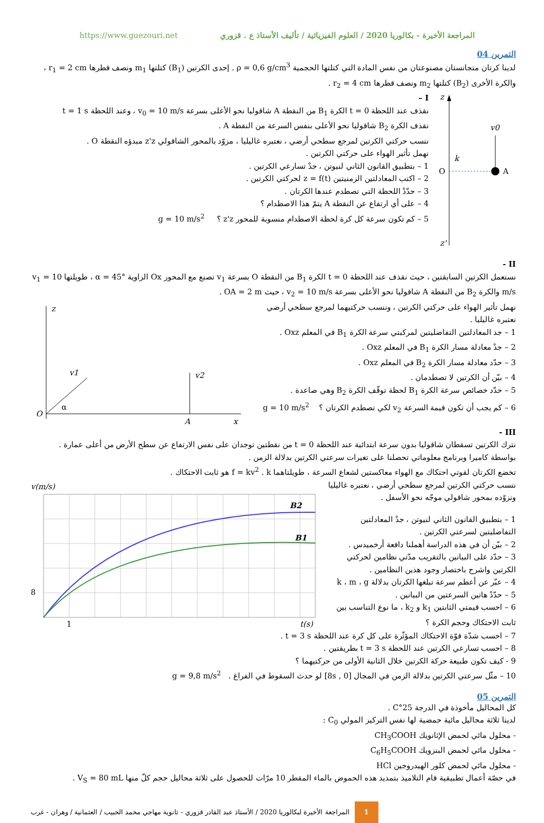https://www.guezouri.net المراجعة الأخيرة - بكالوريا 2020 / العلوم الفيزيائية / تأليف الأستاذ ع . قزوري
التمرين 04
لدينا كرتان متجانستان مصنوعتان من نفس المادة التي كتلتها الحجمية ρ = 0,6 g/cm<sup>3</sup> . إحدى الكرتين (B<sub>1</sub>) كتلتها m<sub>1</sub> ونصف قطرها r<sub>1</sub> = 2 cm ، والكرة الأخرى (B<sub>2</sub>) كتلتها m<sub>2</sub> ونصف قطرها r<sub>2</sub> = 4 cm .
I –
نقذف عند اللحظة t = 0 الكرة B<sub>1</sub> من النقطة A شاقوليا نحو الأعلى بسرعة v<sub>0</sub> = 10 m/s ، وعند اللحظة t = 1 s
نقذف الكرة B<sub>2</sub> شاقوليا نحو الأعلى بنفس السرعة من النقطة A .
ننسب حركتي الكرتين لمرجع سطحي أرضي ، نعتبره غاليليا ، مزوّد بالمحور الشاقولي z'z مبدؤه النقطة O .
نهمل تأثير الهواء على حركتي الكرتين .
1 – بتطبيق القانون الثاني لنيوتن ، جدْ تسارعي الكرتين .
2 – اكتب المعادلتين الزمنيتين z = f(t) لحركتي الكرتين .
3 – حدّدْ اللحظة التي تصطدم عندها الكرتان .
4 – على أي ارتفاع عن النقطة A يتمّ هذا الاصطدام ؟
5 – كم تكون سرعة كل كرة لحظة الاصطدام منسوبة للمحور z'z ؟ g = 10 m/s<sup>2</sup>
z
z'
O
A
v0
k
II -
نستعمل الكرتين السابقتين ، حيث نقذف عند اللحظة t = 0 الكرة B<sub>1</sub> من النقطة O بسرعة v<sub>1</sub> تصنع مع المحور Ox الزاوية α = 45° ، طويلتها v<sub>1</sub> = 10 m/s والكرة B<sub>2</sub> من النقطة A شاقوليا نحو الأعلى بسرعة v<sub>2</sub> = 10 m/s ، حيث OA = 2 m .
نهمل تأثير الهواء على حركتي الكرتين ، وننسب حركتيهما لمرجع سطحي أرضي نعتبره غاليليا .
1 – جد المعادلتين التفاضليتين لمركبتي سرعة الكرة B<sub>1</sub> في المعلم Oxz .
2 – جدْ معادلة مسار الكرة B<sub>1</sub> في المعلم Oxz .
3 – حدّد معادلة مسار الكرة B<sub>2</sub> في المعلم Oxz .
4 – بيّن أن الكرتين لا تصطدمان .
5 – حدّد خصائص سرعة الكرة B<sub>1</sub> لحظة توقّف الكرة B<sub>2</sub> وهي صاعدة .
6 – كم يجب أن تكون قيمة السرعة v<sub>2</sub> لكي تصطدم الكرتان ؟ g = 10 m/s<sup>2</sup>
z
O
x
v1
α
v2
A
III -
نترك الكرتين تسقطان شاقوليا بدون سرعة ابتدائية عند اللحظة t = 0 من نقطتين توجدان على نفس الارتفاع عن سطح الأرض من أعلى عمارة .
بواسطة كاميرا وبرنامج معلوماتي تحصلنا على تغيرات سرعتي الكرتين بدلالة الزمن .
تخضع الكرتان لقوتي احتكاك مع الهواء معاكستين لشعاع السرعة ، طويلتاهما f = kv<sup>2</sup> . k هو ثابت الاحتكاك .
ننسب حركتي الكرتين لمرجع سطحي أرضي ، نعتبره غاليليا
ونزوّده بمحور شاقولي موجّه نحو الأسفل .
1 – بتطبيق القانون الثاني لنيوتن ، جدْ المعادلتين التفاضليتين لسرعتي الكرتين .
2 – بيّن أن في هذه الدراسة أهملنا دافعة أرخميدس .
3 – حدّد على البيانين بالتقريب مدّتي نظامين لحركتي الكرتين واشرح باختصار وجود هذين النظامين .
4 – عبّر عن أعظم سرعة تبلغها الكرتان بدلالة k ، m ، g
5 – حدّدْ هاتين السرعتين من البيانين .
6 – احسب قيمتي الثابتين k<sub>1</sub> و k<sub>2</sub> ، ما نوع التناسب بين ثابت الاحتكاك وحجم الكرة ؟
v(m/s)
B2
B1
8
1
t(s)
7 – احسب شدّة قوّة الاحتكاك المؤثّرة على كل كرة عند اللحظة t = 3 s .
8 – احسب تسارعي الكرتين عند اللحظة t = 3 s بطريقتين .
9 - كيف تكون طبيعة حركة الكرتين خلال الثانية الأولى من حركتيهما ؟
10 – مثّل سرعتي الكرتين بدلالة الزمن في المجال [0 , 8s] لو حدث السقوط في الفراغ . g = 9,8 m/s<sup>2</sup>
التمرين 05
كل المحاليل مأخوذة في الدرجة 25°C .
لدينا ثلاثة محاليل مائية حمضية لها نفس التركيز المولي C<sub>0</sub> :
- محلول مائي لحمض الإثانويك CH<sub>3</sub>COOH
- محلول مائي لحمض البنزويك C<sub>6</sub>H<sub>5</sub>COOH
- محلول مائي لحمض كلور الهيدروجين HCl
في حصّة أعمال تطبيقية قام التلاميذ بتمديد هذه الحموض بالماء المقطر 10 مرّات للحصول على ثلاثة محاليل حجم كلّ منها V<sub>S</sub> = 80 mL .
1
المراجعة الأخيرة لبكالوريا 2020 / الأستاذ عبد القادر قزوري - ثانوية مهاجي محمد الحبيب / العثمانية / وهران - غرب